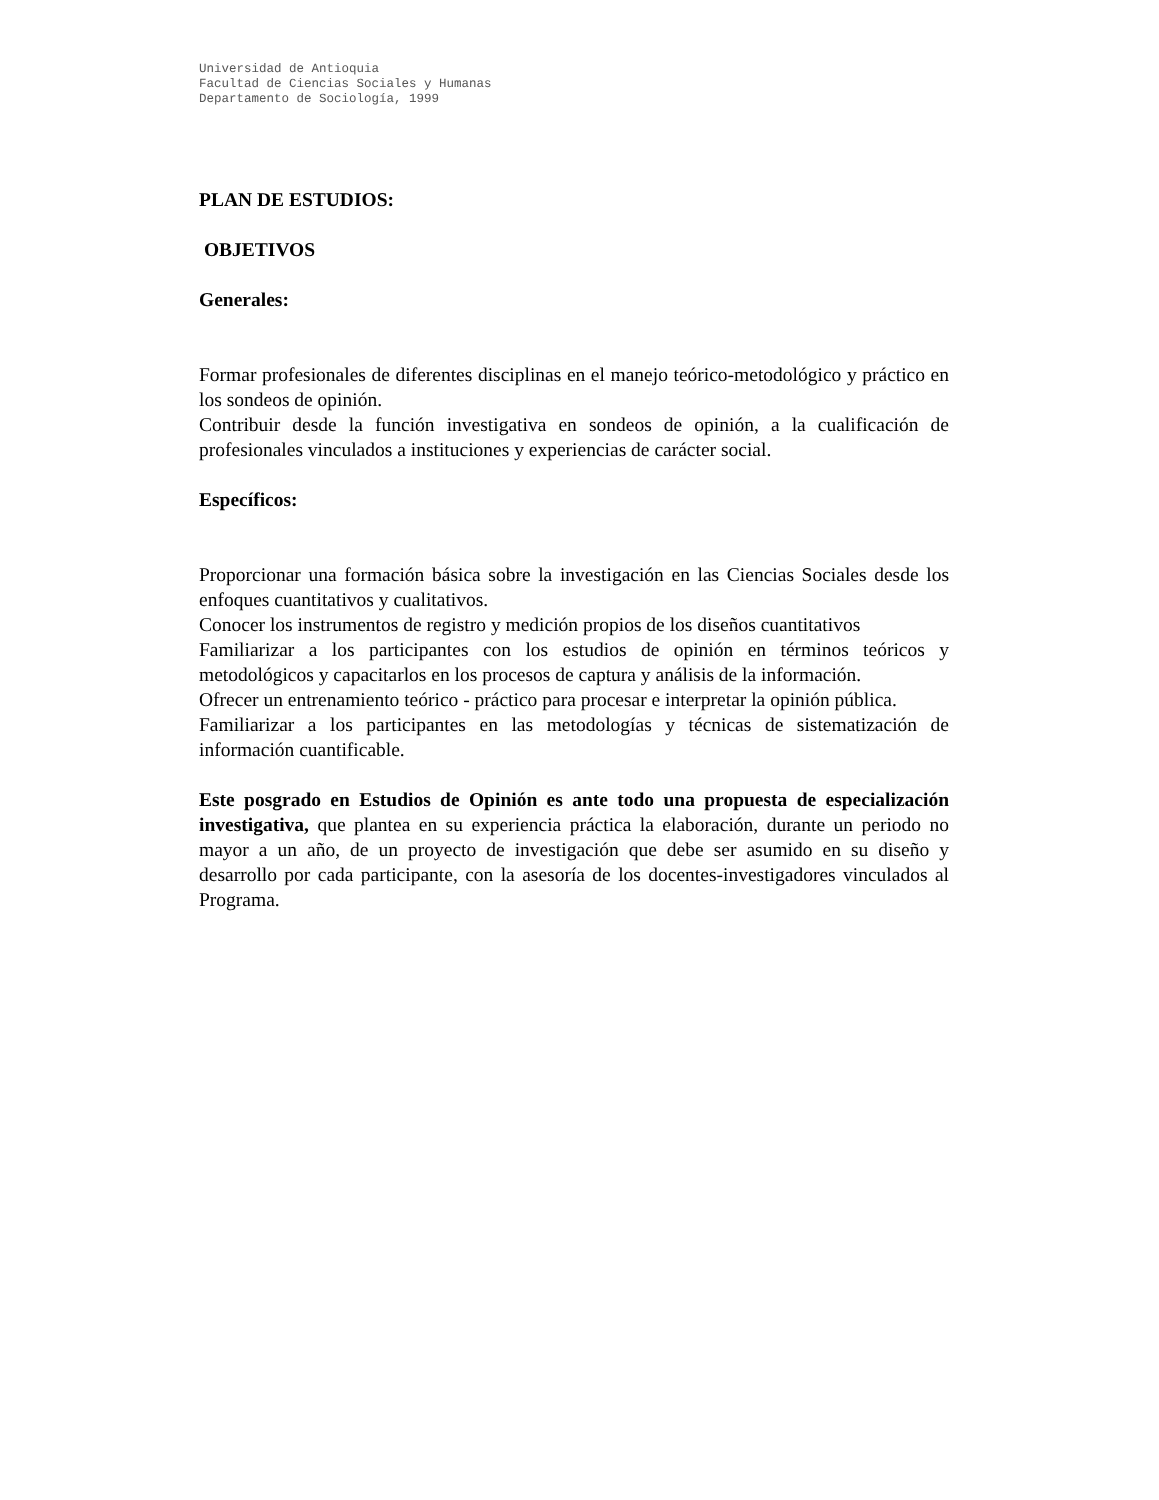Universidad de Antioquia
Facultad de Ciencias Sociales y Humanas
Departamento de Sociología, 1999
PLAN DE ESTUDIOS:
OBJETIVOS
Generales:
Formar profesionales de diferentes disciplinas en el manejo teórico-metodológico y práctico en los sondeos de opinión.
Contribuir desde la función investigativa en sondeos de opinión, a la cualificación de profesionales vinculados a instituciones y experiencias de carácter social.
Específicos:
Proporcionar una formación básica sobre la investigación en las Ciencias Sociales desde los enfoques cuantitativos y cualitativos.
Conocer los instrumentos de registro y medición propios de los diseños cuantitativos
Familiarizar a los participantes con los estudios de opinión en términos teóricos y metodológicos y capacitarlos en los procesos de captura y análisis de la información.
Ofrecer un entrenamiento teórico - práctico para procesar e interpretar la opinión pública.
Familiarizar a los participantes en las metodologías y técnicas de sistematización de información cuantificable.
Este posgrado en Estudios de Opinión es ante todo una propuesta de especialización investigativa, que plantea en su experiencia práctica la elaboración, durante un periodo no mayor a un año, de un proyecto de investigación que debe ser asumido en su diseño y desarrollo por cada participante, con la asesoría de los docentes-investigadores vinculados al Programa.